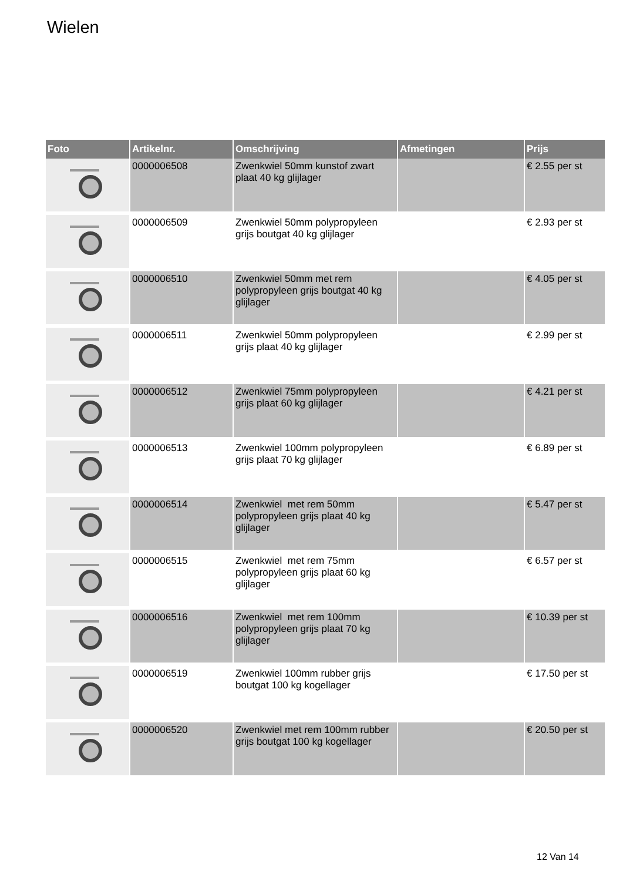Wielen
| Foto | Artikelnr. | Omschrijving | Afmetingen | Prijs |
| --- | --- | --- | --- | --- |
| | 0000006508 | Zwenkwiel 50mm kunstof zwart plaat 40 kg glijlager | | € 2.55 per st |
| | 0000006509 | Zwenkwiel 50mm polypropyleen grijs boutgat 40 kg glijlager | | € 2.93 per st |
| | 0000006510 | Zwenkwiel 50mm met rem polypropyleen grijs boutgat 40 kg glijlager | | € 4.05 per st |
| | 0000006511 | Zwenkwiel 50mm polypropyleen grijs plaat 40 kg glijlager | | € 2.99 per st |
| | 0000006512 | Zwenkwiel 75mm polypropyleen grijs plaat 60 kg glijlager | | € 4.21 per st |
| | 0000006513 | Zwenkwiel 100mm polypropyleen grijs plaat 70 kg glijlager | | € 6.89 per st |
| | 0000006514 | Zwenkwiel met rem 50mm polypropyleen grijs plaat 40 kg glijlager | | € 5.47 per st |
| | 0000006515 | Zwenkwiel met rem 75mm polypropyleen grijs plaat 60 kg glijlager | | € 6.57 per st |
| | 0000006516 | Zwenkwiel met rem 100mm polypropyleen grijs plaat 70 kg glijlager | | € 10.39 per st |
| | 0000006519 | Zwenkwiel 100mm rubber grijs boutgat 100 kg kogellager | | € 17.50 per st |
| | 0000006520 | Zwenkwiel met rem 100mm rubber grijs boutgat 100 kg kogellager | | € 20.50 per st |
12 Van 14